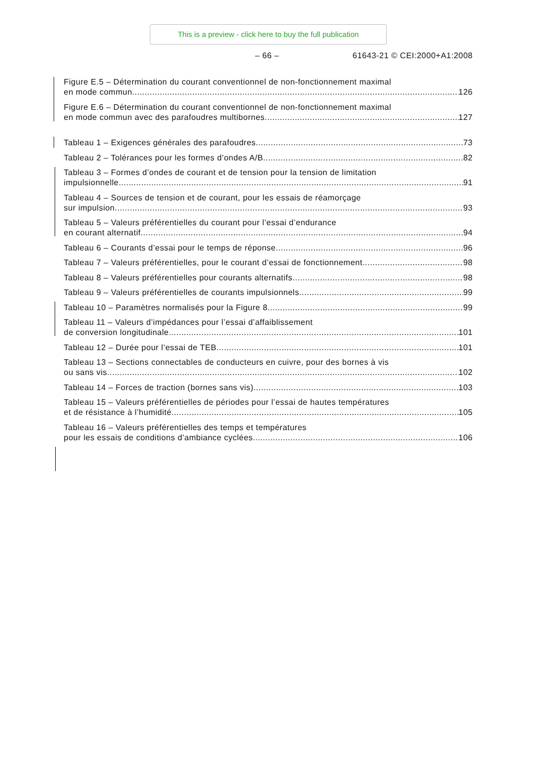This is a preview - click here to buy the full publication
– 66 – 61643-21 © CEI:2000+A1:2008
Figure E.5 – Détermination du courant conventionnel de non-fonctionnement maximal
en mode commun 126
Figure E.6 – Détermination du courant conventionnel de non-fonctionnement maximal
en mode commun avec des parafoudres multibornes 127
Tableau 1 – Exigences générales des parafoudres 73
Tableau 2 – Tolérances pour les formes d’ondes A/B 82
Tableau 3 – Formes d’ondes de courant et de tension pour la tension de limitation
impulsionnelle 91
Tableau 4 – Sources de tension et de courant, pour les essais de réamorçage
sur impulsion 93
Tableau 5 – Valeurs préférentielles du courant pour l’essai d’endurance
en courant alternatif 94
Tableau 6 – Courants d’essai pour le temps de réponse 96
Tableau 7 – Valeurs préférentielles, pour le courant d’essai de fonctionnement 98
Tableau 8 – Valeurs préférentielles pour courants alternatifs 98
Tableau 9 – Valeurs préférentielles de courants impulsionnels 99
Tableau 10 – Paramètres normalisés pour la Figure 8 99
Tableau 11 – Valeurs d’impédances pour l’essai d’affaiblissement
de conversion longitudinale 101
Tableau 12 – Durée pour l’essai de TEB 101
Tableau 13 – Sections connectables de conducteurs en cuivre, pour des bornes à vis
ou sans vis 102
Tableau 14 – Forces de traction (bornes sans vis) 103
Tableau 15 – Valeurs préférentielles de périodes pour l’essai de hautes températures
et de résistance à l’humidité 105
Tableau 16 – Valeurs préférentielles des temps et températures
pour les essais de conditions d’ambiance cyclées 106